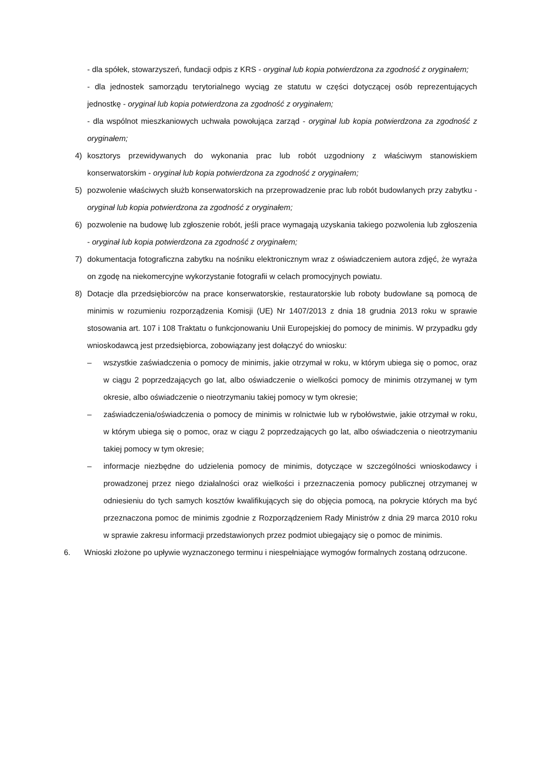- dla spółek, stowarzyszeń, fundacji odpis z KRS - oryginał lub kopia potwierdzona za zgodność z oryginałem;
- dla jednostek samorządu terytorialnego wyciąg ze statutu w części dotyczącej osób reprezentujących jednostkę - oryginał lub kopia potwierdzona za zgodność z oryginałem;
- dla wspólnot mieszkaniowych uchwała powołująca zarząd - oryginał lub kopia potwierdzona za zgodność z oryginałem;
4) kosztorys przewidywanych do wykonania prac lub robót uzgodniony z właściwym stanowiskiem konserwatorskim - oryginał lub kopia potwierdzona za zgodność z oryginałem;
5) pozwolenie właściwych służb konserwatorskich na przeprowadzenie prac lub robót budowlanych przy zabytku - oryginał lub kopia potwierdzona za zgodność z oryginałem;
6) pozwolenie na budowę lub zgłoszenie robót, jeśli prace wymagają uzyskania takiego pozwolenia lub zgłoszenia - oryginał lub kopia potwierdzona za zgodność z oryginałem;
7) dokumentacja fotograficzna zabytku na nośniku elektronicznym wraz z oświadczeniem autora zdjęć, że wyraża on zgodę na niekomercyjne wykorzystanie fotografii w celach promocyjnych powiatu.
8) Dotacje dla przedsiębiorców na prace konserwatorskie, restauratorskie lub roboty budowlane są pomocą de minimis w rozumieniu rozporządzenia Komisji (UE) Nr 1407/2013 z dnia 18 grudnia 2013 roku w sprawie stosowania art. 107 i 108 Traktatu o funkcjonowaniu Unii Europejskiej do pomocy de minimis. W przypadku gdy wnioskodawcą jest przedsiębiorca, zobowiązany jest dołączyć do wniosku:
– wszystkie zaświadczenia o pomocy de minimis, jakie otrzymał w roku, w którym ubiega się o pomoc, oraz w ciągu 2 poprzedzających go lat, albo oświadczenie o wielkości pomocy de minimis otrzymanej w tym okresie, albo oświadczenie o nieotrzymaniu takiej pomocy w tym okresie;
– zaświadczenia/oświadczenia o pomocy de minimis w rolnictwie lub w rybołówstwie, jakie otrzymał w roku, w którym ubiega się o pomoc, oraz w ciągu 2 poprzedzających go lat, albo oświadczenia o nieotrzymaniu takiej pomocy w tym okresie;
– informacje niezbędne do udzielenia pomocy de minimis, dotyczące w szczególności wnioskodawcy i prowadzonej przez niego działalności oraz wielkości i przeznaczenia pomocy publicznej otrzymanej w odniesieniu do tych samych kosztów kwalifikujących się do objęcia pomocą, na pokrycie których ma być przeznaczona pomoc de minimis zgodnie z Rozporządzeniem Rady Ministrów z dnia 29 marca 2010 roku w sprawie zakresu informacji przedstawionych przez podmiot ubiegający się o pomoc de minimis.
6. Wnioski złożone po upływie wyznaczonego terminu i niespełniające wymogów formalnych zostaną odrzucone.